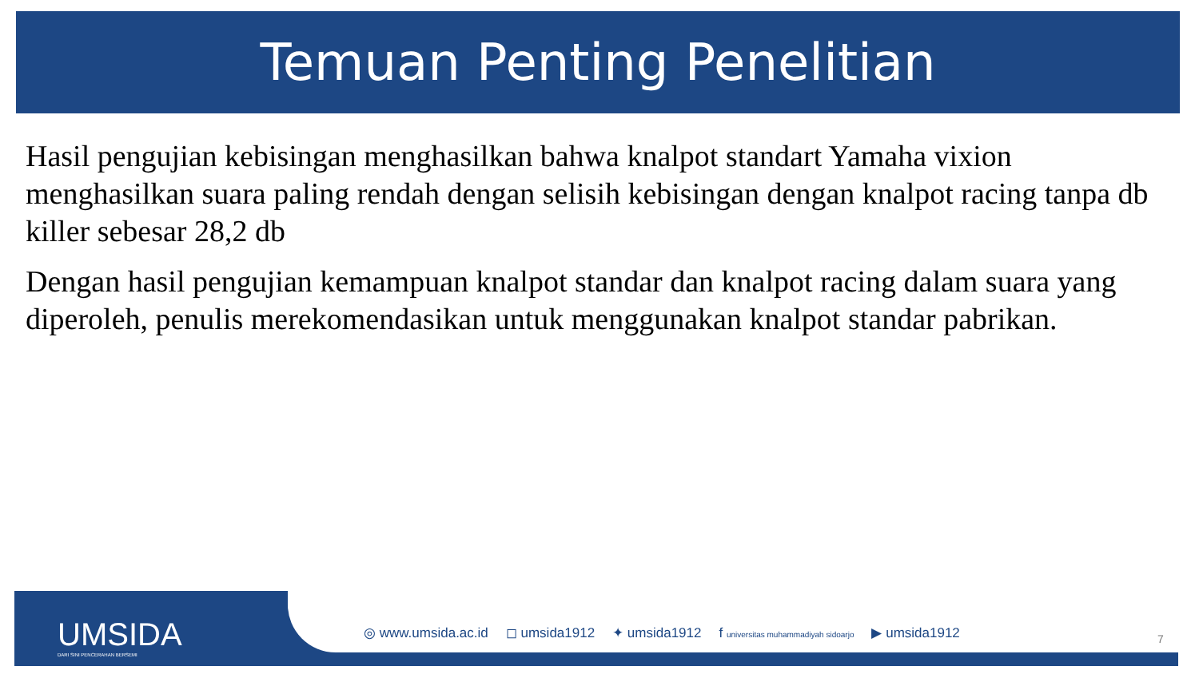Temuan Penting Penelitian
Hasil pengujian kebisingan menghasilkan bahwa knalpot standart Yamaha vixion menghasilkan suara paling rendah dengan selisih kebisingan dengan knalpot racing tanpa db killer sebesar 28,2 db
Dengan hasil pengujian kemampuan knalpot standar dan knalpot racing dalam suara yang diperoleh, penulis merekomendasikan untuk menggunakan knalpot standar pabrikan.
UMSIDA
DARI SINI PENCERAHAN BERSEMI
◎ www.umsida.ac.id ◻ umsida1912 ✦ umsida1912 f universitas muhammadiyah sidoarjo ▶ umsida1912
7